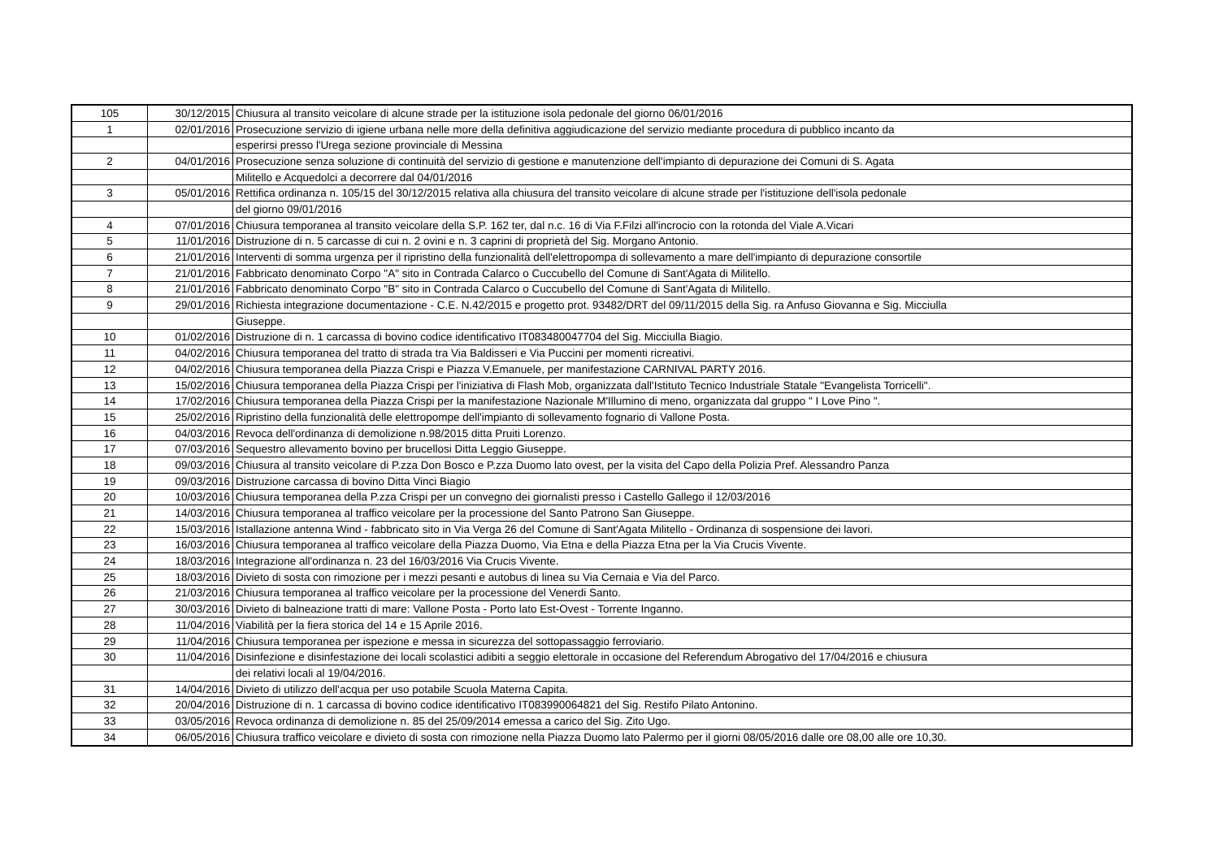| 105 | 30/12/2015 | Chiusura al transito veicolare di alcune strade per la istituzione isola pedonale del giorno 06/01/2016 |
| 1 | 02/01/2016 | Prosecuzione servizio di igiene urbana nelle more della definitiva aggiudicazione del servizio mediante procedura di pubblico incanto da |
| | | esperirsi presso l'Urega sezione provinciale di Messina |
| 2 | 04/01/2016 | Prosecuzione senza soluzione di continuità del servizio di gestione e manutenzione dell'impianto di depurazione dei Comuni di S. Agata |
| | | Militello e Acquedolci a decorrere dal 04/01/2016 |
| 3 | 05/01/2016 | Rettifica ordinanza n. 105/15 del 30/12/2015 relativa alla chiusura del transito veicolare di alcune strade per l'istituzione dell'isola pedonale |
| | | del giorno 09/01/2016 |
| 4 | 07/01/2016 | Chiusura temporanea al transito veicolare della S.P. 162 ter, dal n.c. 16 di Via F.Filzi all'incrocio con la rotonda del Viale A.Vicari |
| 5 | 11/01/2016 | Distruzione di n. 5 carcasse di cui n. 2 ovini e n. 3 caprini di proprietà del Sig. Morgano Antonio. |
| 6 | 21/01/2016 | Interventi di somma urgenza per il ripristino della funzionalità dell'elettropompa di sollevamento a mare dell'impianto di depurazione consortile |
| 7 | 21/01/2016 | Fabbricato denominato Corpo "A" sito in Contrada Calarco o Cuccubello del Comune di Sant'Agata di Militello. |
| 8 | 21/01/2016 | Fabbricato denominato Corpo "B" sito in Contrada Calarco o Cuccubello del Comune di Sant'Agata di Militello. |
| 9 | 29/01/2016 | Richiesta integrazione documentazione - C.E. N.42/2015 e progetto prot. 93482/DRT del 09/11/2015 della Sig. ra Anfuso Giovanna e Sig. Micciulla |
| | | Giuseppe. |
| 10 | 01/02/2016 | Distruzione di n. 1 carcassa di bovino codice identificativo IT083480047704 del Sig. Micciulla Biagio. |
| 11 | 04/02/2016 | Chiusura temporanea del tratto di strada tra Via Baldisseri e Via Puccini per momenti ricreativi. |
| 12 | 04/02/2016 | Chiusura temporanea della Piazza Crispi e Piazza V.Emanuele, per manifestazione CARNIVAL PARTY 2016. |
| 13 | 15/02/2016 | Chiusura temporanea della Piazza Crispi per l'iniziativa di Flash Mob, organizzata dall'Istituto Tecnico Industriale Statale "Evangelista Torricelli". |
| 14 | 17/02/2016 | Chiusura temporanea della Piazza Crispi per la manifestazione Nazionale M'Illumino di meno, organizzata dal gruppo " I Love Pino ". |
| 15 | 25/02/2016 | Ripristino della funzionalità delle elettropompe dell'impianto di sollevamento fognario di Vallone Posta. |
| 16 | 04/03/2016 | Revoca dell'ordinanza di demolizione n.98/2015 ditta Pruiti Lorenzo. |
| 17 | 07/03/2016 | Sequestro allevamento bovino per brucellosi Ditta Leggio Giuseppe. |
| 18 | 09/03/2016 | Chiusura al transito veicolare di P.zza Don Bosco e P.zza Duomo lato ovest, per la visita del Capo della Polizia Pref. Alessandro Panza |
| 19 | 09/03/2016 | Distruzione carcassa di bovino Ditta Vinci Biagio |
| 20 | 10/03/2016 | Chiusura temporanea della P.zza Crispi per un convegno dei giornalisti presso i Castello Gallego il 12/03/2016 |
| 21 | 14/03/2016 | Chiusura temporanea al traffico veicolare per la processione del Santo Patrono San Giuseppe. |
| 22 | 15/03/2016 | Istallazione antenna Wind - fabbricato sito in Via Verga 26 del Comune di Sant'Agata Militello - Ordinanza di sospensione dei lavori. |
| 23 | 16/03/2016 | Chiusura temporanea al traffico veicolare della Piazza Duomo, Via Etna e della Piazza Etna per la Via Crucis Vivente. |
| 24 | 18/03/2016 | Integrazione all'ordinanza n. 23 del 16/03/2016 Via Crucis Vivente. |
| 25 | 18/03/2016 | Divieto di sosta con rimozione per i mezzi pesanti e autobus di linea su Via Cernaia e Via del Parco. |
| 26 | 21/03/2016 | Chiusura temporanea al traffico veicolare per la processione del Venerdi Santo. |
| 27 | 30/03/2016 | Divieto di balneazione tratti di mare: Vallone Posta - Porto lato Est-Ovest - Torrente Inganno. |
| 28 | 11/04/2016 | Viabilità per la fiera storica del 14 e 15 Aprile 2016. |
| 29 | 11/04/2016 | Chiusura temporanea per ispezione e messa in sicurezza del sottopassaggio ferroviario. |
| 30 | 11/04/2016 | Disinfezione e disinfestazione dei locali scolastici adibiti a seggio elettorale in occasione del Referendum Abrogativo del 17/04/2016 e chiusura |
| | | dei relativi locali al 19/04/2016. |
| 31 | 14/04/2016 | Divieto di utilizzo dell'acqua per uso potabile Scuola Materna Capita. |
| 32 | 20/04/2016 | Distruzione di n. 1 carcassa di bovino codice identificativo IT083990064821 del Sig. Restifo Pilato Antonino. |
| 33 | 03/05/2016 | Revoca ordinanza di demolizione n. 85 del 25/09/2014 emessa a carico del Sig. Zito Ugo. |
| 34 | 06/05/2016 | Chiusura traffico veicolare e divieto di sosta con rimozione nella Piazza Duomo lato Palermo per il giorni 08/05/2016 dalle ore 08,00 alle ore 10,30. |